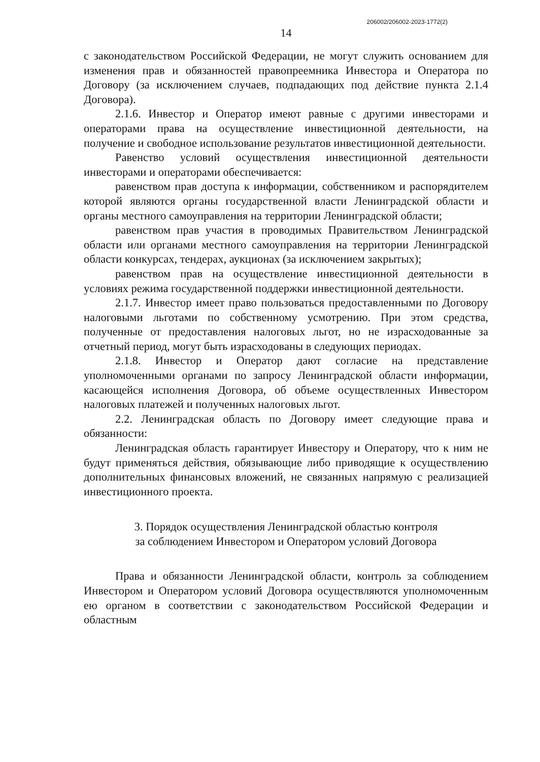206002/206002-2023-1772(2)
14
с законодательством Российской Федерации, не могут служить основанием для изменения прав и обязанностей правопреемника Инвестора и Оператора по Договору (за исключением случаев, подпадающих под действие пункта 2.1.4 Договора).
2.1.6. Инвестор и Оператор имеют равные с другими инвесторами и операторами права на осуществление инвестиционной деятельности, на получение и свободное использование результатов инвестиционной деятельности.
Равенство условий осуществления инвестиционной деятельности инвесторами и операторами обеспечивается:
равенством прав доступа к информации, собственником и распорядителем которой являются органы государственной власти Ленинградской области и органы местного самоуправления на территории Ленинградской области;
равенством прав участия в проводимых Правительством Ленинградской области или органами местного самоуправления на территории Ленинградской области конкурсах, тендерах, аукционах (за исключением закрытых);
равенством прав на осуществление инвестиционной деятельности в условиях режима государственной поддержки инвестиционной деятельности.
2.1.7. Инвестор имеет право пользоваться предоставленными по Договору налоговыми льготами по собственному усмотрению. При этом средства, полученные от предоставления налоговых льгот, но не израсходованные за отчетный период, могут быть израсходованы в следующих периодах.
2.1.8. Инвестор и Оператор дают согласие на представление уполномоченными органами по запросу Ленинградской области информации, касающейся исполнения Договора, об объеме осуществленных Инвестором налоговых платежей и полученных налоговых льгот.
2.2. Ленинградская область по Договору имеет следующие права и обязанности:
Ленинградская область гарантирует Инвестору и Оператору, что к ним не будут применяться действия, обязывающие либо приводящие к осуществлению дополнительных финансовых вложений, не связанных напрямую с реализацией инвестиционного проекта.
3. Порядок осуществления Ленинградской областью контроля
за соблюдением Инвестором и Оператором условий Договора
Права и обязанности Ленинградской области, контроль за соблюдением Инвестором и Оператором условий Договора осуществляются уполномоченным ею органом в соответствии с законодательством Российской Федерации и областным